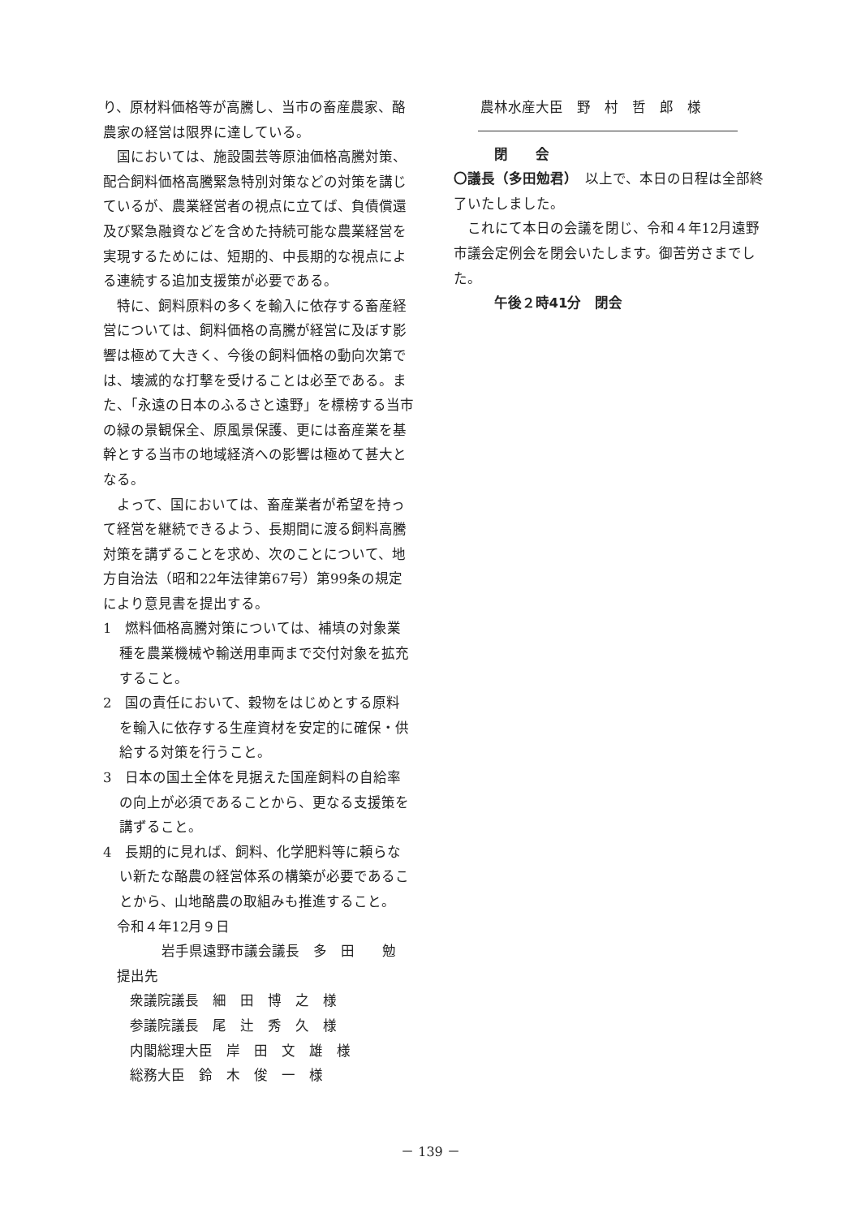り、原材料価格等が高騰し、当市の畜産農家、酪農家の経営は限界に達している。
国においては、施設園芸等原油価格高騰対策、配合飼料価格高騰緊急特別対策などの対策を講じているが、農業経営者の視点に立てば、負債償還及び緊急融資などを含めた持続可能な農業経営を実現するためには、短期的、中長期的な視点による連続する追加支援策が必要である。
特に、飼料原料の多くを輸入に依存する畜産経営については、飼料価格の高騰が経営に及ぼす影響は極めて大きく、今後の飼料価格の動向次第では、壊滅的な打撃を受けることは必至である。また、「永遠の日本のふるさと遠野」を標榜する当市の緑の景観保全、原風景保護、更には畜産業を基幹とする当市の地域経済への影響は極めて甚大となる。
よって、国においては、畜産業者が希望を持って経営を継続できるよう、長期間に渡る飼料高騰対策を講ずることを求め、次のことについて、地方自治法（昭和22年法律第67号）第99条の規定により意見書を提出する。
1　燃料価格高騰対策については、補填の対象業種を農業機械や輸送用車両まで交付対象を拡充すること。
2　国の責任において、穀物をはじめとする原料を輸入に依存する生産資材を安定的に確保・供給する対策を行うこと。
3　日本の国土全体を見据えた国産飼料の自給率の向上が必須であることから、更なる支援策を講ずること。
4　長期的に見れば、飼料、化学肥料等に頼らない新たな酪農の経営体系の構築が必要であることから、山地酪農の取組みも推進すること。
令和４年12月９日
岩手県遠野市議会議長　多　田　　勉
提出先
衆議院議長　細　田　博　之　様
参議院議長　尾　辻　秀　久　様
内閣総理大臣　岸　田　文　雄　様
総務大臣　鈴　木　俊　一　様
農林水産大臣　野　村　哲　郎　様
閉　　会
〇議長（多田勉君）　以上で、本日の日程は全部終了いたしました。
これにて本日の会議を閉じ、令和４年12月遠野市議会定例会を閉会いたします。御苦労さまでした。
午後２時41分　閉会
－ 139 －